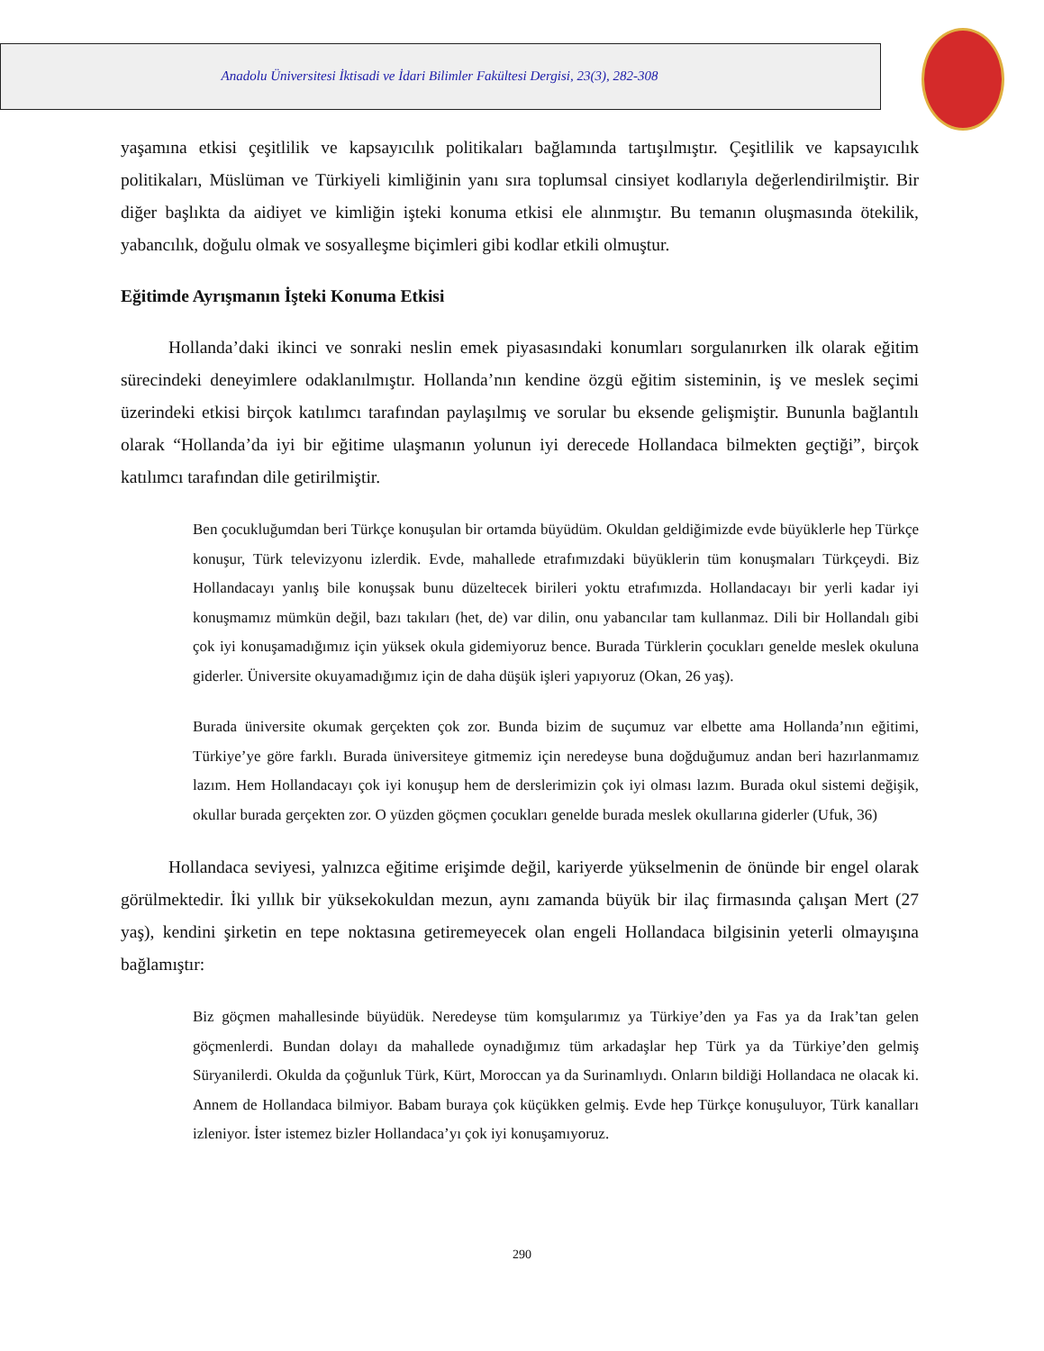Anadolu Üniversitesi İktisadi ve İdari Bilimler Fakültesi Dergisi, 23(3), 282-308
yaşamına etkisi çeşitlilik ve kapsayıcılık politikaları bağlamında tartışılmıştır. Çeşitlilik ve kapsayıcılık politikaları, Müslüman ve Türkiyeli kimliğinin yanı sıra toplumsal cinsiyet kodlarıyla değerlendirilmiştir. Bir diğer başlıkta da aidiyet ve kimliğin işteki konuma etkisi ele alınmıştır. Bu temanın oluşmasında ötekilik, yabancılık, doğulu olmak ve sosyalleşme biçimleri gibi kodlar etkili olmuştur.
Eğitimde Ayrışmanın İşteki Konuma Etkisi
Hollanda’daki ikinci ve sonraki neslin emek piyasasındaki konumları sorgulanırken ilk olarak eğitim sürecindeki deneyimlere odaklanılmıştır. Hollanda’nın kendine özgü eğitim sisteminin, iş ve meslek seçimi üzerindeki etkisi birçok katılımcı tarafından paylaşılmış ve sorular bu eksende gelişmiştir. Bununla bağlantılı olarak “Hollanda’da iyi bir eğitime ulaşmanın yolunun iyi derecede Hollandaca bilmekten geçtiği”, birçok katılımcı tarafından dile getirilmiştir.
Ben çocukluğumdan beri Türkçe konuşulan bir ortamda büyüdüm. Okuldan geldiğimizde evde büyüklerle hep Türkçe konuşur, Türk televizyonu izlerdik. Evde, mahallede etrafımızdaki büyüklerin tüm konuşmaları Türkçeydi. Biz Hollandacayı yanlış bile konuşsak bunu düzeltecek birileri yoktu etrafımızda. Hollandacayı bir yerli kadar iyi konuşmamız mümkün değil, bazı takıları (het, de) var dilin, onu yabancılar tam kullanmaz. Dili bir Hollandalı gibi çok iyi konuşamadığımız için yüksek okula gidemiyoruz bence. Burada Türklerin çocukları genelde meslek okuluna giderler. Üniversite okuyamadığımız için de daha düşük işleri yapıyoruz (Okan, 26 yaş).
Burada üniversite okumak gerçekten çok zor. Bunda bizim de suçumuz var elbette ama Hollanda’nın eğitimi, Türkiye’ye göre farklı. Burada üniversiteye gitmemiz için neredeyse buna doğduğumuz andan beri hazırlanmamız lazım. Hem Hollandacayı çok iyi konuşup hem de derslerimizin çok iyi olması lazım. Burada okul sistemi değişik, okullar burada gerçekten zor. O yüzden göçmen çocukları genelde burada meslek okullarına giderler (Ufuk, 36)
Hollandaca seviyesi, yalnızca eğitime erişimde değil, kariyerde yükselmenin de önünde bir engel olarak görülmektedir. İki yıllık bir yüksekokuldan mezun, aynı zamanda büyük bir ilaç firmasında çalışan Mert (27 yaş), kendini şirketin en tepe noktasına getiremeyecek olan engeli Hollandaca bilgisinin yeterli olmayışına bağlamıştır:
Biz göçmen mahallesinde büyüdük. Neredeyse tüm komşularımız ya Türkiye’den ya Fas ya da Irak’tan gelen göçmenlerdi. Bundan dolayı da mahallede oynadığımız tüm arkadaşlar hep Türk ya da Türkiye’den gelmiş Süryanilerdi. Okulda da çoğunluk Türk, Kürt, Moroccan ya da Surinamlıydı. Onların bildiği Hollandaca ne olacak ki. Annem de Hollandaca bilmiyor. Babam buraya çok küçükken gelmiş. Evde hep Türkçe konuşuluyor, Türk kanalları izleniyor. İster istemez bizler Hollandaca’yı çok iyi konuşamıyoruz.
290